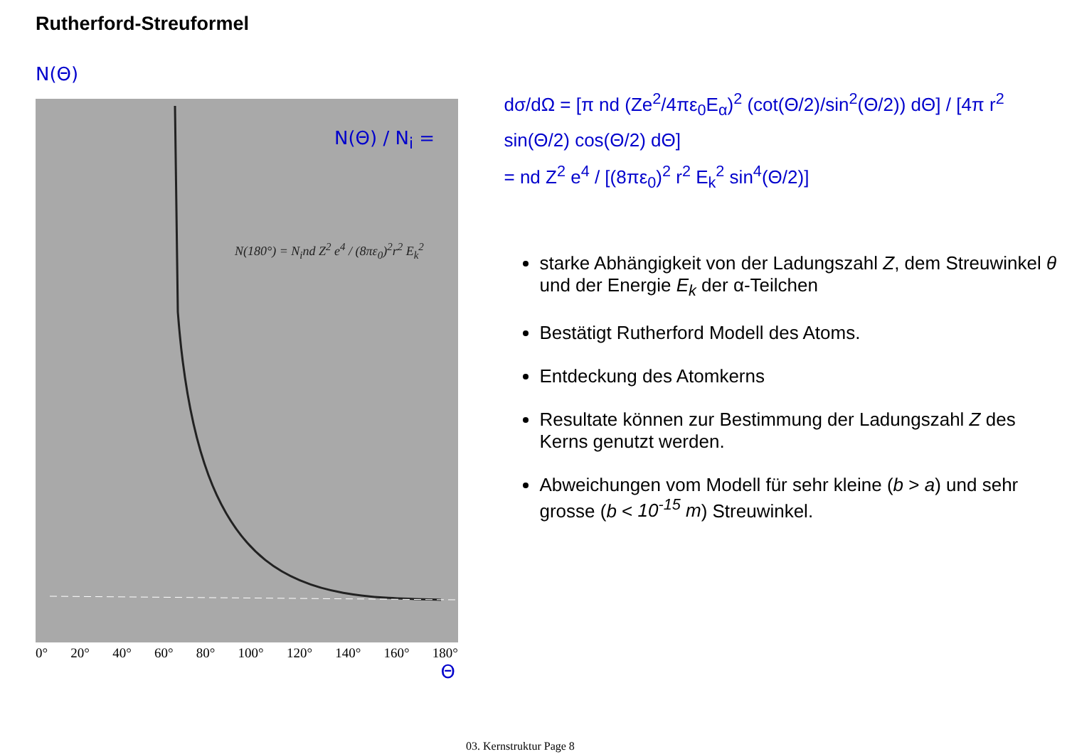Rutherford-Streuformel
N(Θ)
N(Θ) / N<sub>i</sub> =
N(180°) = N<sub>i</sub>nd Z<sup>2</sup> e<sup>4</sup> / (8πε<sub>0</sub>)<sup>2</sup>r<sup>2</sup> E<sub>k</sub><sup>2</sup>
0° 20° 40° 60° 80° 100° 120° 140° 160° 180°
Θ
dσ/dΩ = [π nd (Ze<sup>2</sup>/4πε<sub>0</sub>E<sub>α</sub>)<sup>2</sup> (cot(Θ/2)/sin<sup>2</sup>(Θ/2)) dΘ] / [4π r<sup>2</sup> sin(Θ/2) cos(Θ/2) dΘ]
= nd Z<sup>2</sup> e<sup>4</sup> / [(8πε<sub>0</sub>)<sup>2</sup> r<sup>2</sup> E<sub>k</sub><sup>2</sup> sin<sup>4</sup>(Θ/2)]
starke Abhängigkeit von der Ladungszahl Z, dem Streuwinkel θ und der Energie E<sub>k</sub> der α-Teilchen
Bestätigt Rutherford Modell des Atoms.
Entdeckung des Atomkerns
Resultate können zur Bestimmung der Ladungszahl Z des Kerns genutzt werden.
Abweichungen vom Modell für sehr kleine (b > a) und sehr grosse (b < 10<sup>-15</sup> m) Streuwinkel.
03. Kernstruktur Page 8